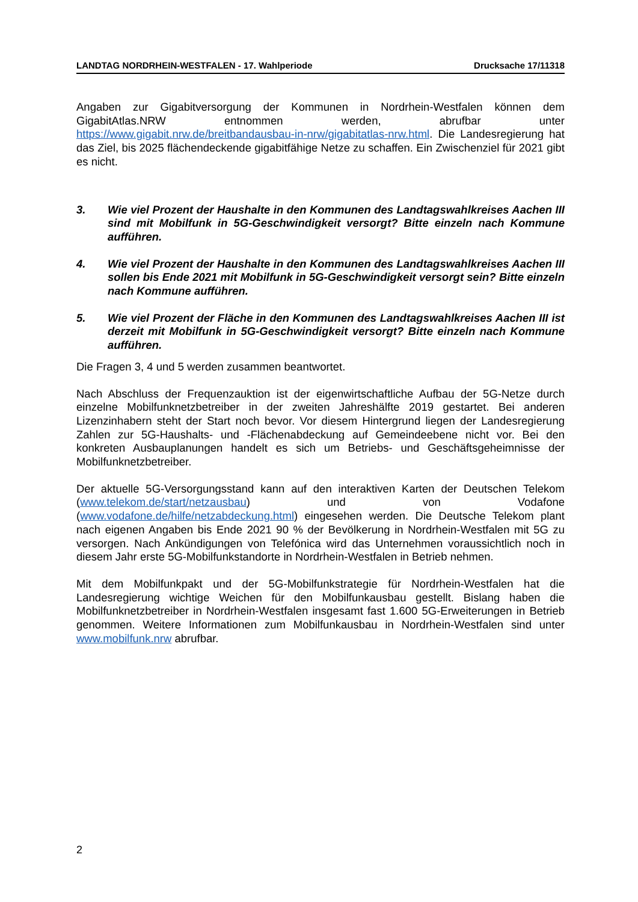LANDTAG NORDRHEIN-WESTFALEN - 17. Wahlperiode Drucksache 17/11318
Angaben zur Gigabitversorgung der Kommunen in Nordrhein-Westfalen können dem GigabitAtlas.NRW entnommen werden, abrufbar unter https://www.gigabit.nrw.de/breitbandausbau-in-nrw/gigabitatlas-nrw.html. Die Landesregierung hat das Ziel, bis 2025 flächendeckende gigabitfähige Netze zu schaffen. Ein Zwischenziel für 2021 gibt es nicht.
3. Wie viel Prozent der Haushalte in den Kommunen des Landtagswahlkreises Aachen III sind mit Mobilfunk in 5G-Geschwindigkeit versorgt? Bitte einzeln nach Kommune aufführen.
4. Wie viel Prozent der Haushalte in den Kommunen des Landtagswahlkreises Aachen III sollen bis Ende 2021 mit Mobilfunk in 5G-Geschwindigkeit versorgt sein? Bitte einzeln nach Kommune aufführen.
5. Wie viel Prozent der Fläche in den Kommunen des Landtagswahlkreises Aachen III ist derzeit mit Mobilfunk in 5G-Geschwindigkeit versorgt? Bitte einzeln nach Kommune aufführen.
Die Fragen 3, 4 und 5 werden zusammen beantwortet.
Nach Abschluss der Frequenzauktion ist der eigenwirtschaftliche Aufbau der 5G-Netze durch einzelne Mobilfunknetzbetreiber in der zweiten Jahreshälfte 2019 gestartet. Bei anderen Lizenzinhabern steht der Start noch bevor. Vor diesem Hintergrund liegen der Landesregierung Zahlen zur 5G-Haushalts- und -Flächenabdeckung auf Gemeindeebene nicht vor. Bei den konkreten Ausbauplanungen handelt es sich um Betriebs- und Geschäftsgeheimnisse der Mobilfunknetzbetreiber.
Der aktuelle 5G-Versorgungsstand kann auf den interaktiven Karten der Deutschen Telekom (www.telekom.de/start/netzausbau) und von Vodafone (www.vodafone.de/hilfe/netzabdeckung.html) eingesehen werden. Die Deutsche Telekom plant nach eigenen Angaben bis Ende 2021 90 % der Bevölkerung in Nordrhein-Westfalen mit 5G zu versorgen. Nach Ankündigungen von Telefónica wird das Unternehmen voraussichtlich noch in diesem Jahr erste 5G-Mobilfunkstandorte in Nordrhein-Westfalen in Betrieb nehmen.
Mit dem Mobilfunkpakt und der 5G-Mobilfunkstrategie für Nordrhein-Westfalen hat die Landesregierung wichtige Weichen für den Mobilfunkausbau gestellt. Bislang haben die Mobilfunknetzbetreiber in Nordrhein-Westfalen insgesamt fast 1.600 5G-Erweiterungen in Betrieb genommen. Weitere Informationen zum Mobilfunkausbau in Nordrhein-Westfalen sind unter www.mobilfunk.nrw abrufbar.
2